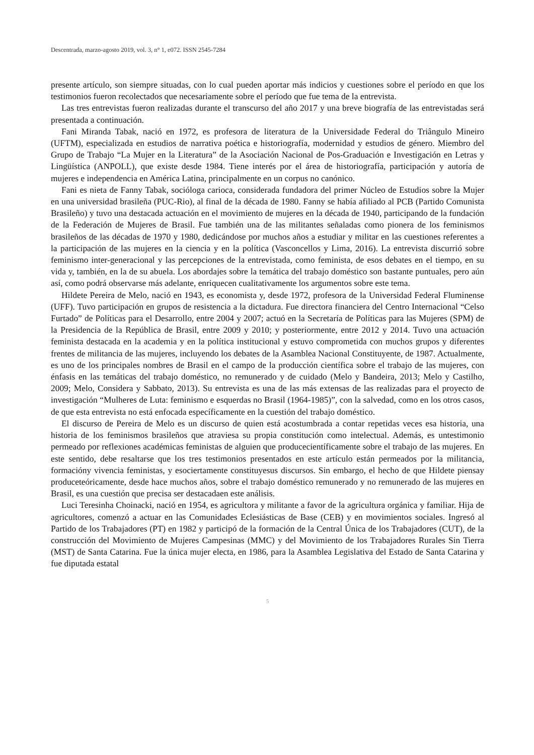Descentrada, marzo-agosto 2019, vol. 3, n° 1, e072. ISSN 2545-7284
presente artículo, son siempre situadas, con lo cual pueden aportar más indicios y cuestiones sobre el período en que los testimonios fueron recolectados que necesariamente sobre el período que fue tema de la entrevista.
Las tres entrevistas fueron realizadas durante el transcurso del año 2017 y una breve biografía de las entrevistadas será presentada a continuación.
Fani Miranda Tabak, nació en 1972, es profesora de literatura de la Universidade Federal do Triângulo Mineiro (UFTM), especializada en estudios de narrativa poética e historiografía, modernidad y estudios de género. Miembro del Grupo de Trabajo “La Mujer en la Literatura” de la Asociación Nacional de Pos-Graduación e Investigación en Letras y Lingüística (ANPOLL), que existe desde 1984. Tiene interés por el área de historiografía, participación y autoría de mujeres e independencia en América Latina, principalmente en un corpus no canónico.
Fani es nieta de Fanny Tabak, socióloga carioca, considerada fundadora del primer Núcleo de Estudios sobre la Mujer en una universidad brasileña (PUC-Rio), al final de la década de 1980. Fanny se había afiliado al PCB (Partido Comunista Brasileño) y tuvo una destacada actuación en el movimiento de mujeres en la década de 1940, participando de la fundación de la Federación de Mujeres de Brasil. Fue también una de las militantes señaladas como pionera de los feminismos brasileños de las décadas de 1970 y 1980, dedicándose por muchos años a estudiar y militar en las cuestiones referentes a la participación de las mujeres en la ciencia y en la política (Vasconcellos y Lima, 2016). La entrevista discurrió sobre feminismo inter-generacional y las percepciones de la entrevistada, como feminista, de esos debates en el tiempo, en su vida y, también, en la de su abuela. Los abordajes sobre la temática del trabajo doméstico son bastante puntuales, pero aún así, como podrá observarse más adelante, enriquecen cualitativamente los argumentos sobre este tema.
Hildete Pereira de Melo, nació en 1943, es economista y, desde 1972, profesora de la Universidad Federal Fluminense (UFF). Tuvo participación en grupos de resistencia a la dictadura. Fue directora financiera del Centro Internacional “Celso Furtado” de Políticas para el Desarrollo, entre 2004 y 2007; actuó en la Secretaría de Políticas para las Mujeres (SPM) de la Presidencia de la República de Brasil, entre 2009 y 2010; y posteriormente, entre 2012 y 2014. Tuvo una actuación feminista destacada en la academia y en la política institucional y estuvo comprometida con muchos grupos y diferentes frentes de militancia de las mujeres, incluyendo los debates de la Asamblea Nacional Constituyente, de 1987. Actualmente, es uno de los principales nombres de Brasil en el campo de la producción científica sobre el trabajo de las mujeres, con énfasis en las temáticas del trabajo doméstico, no remunerado y de cuidado (Melo y Bandeira, 2013; Melo y Castilho, 2009; Melo, Considera y Sabbato, 2013). Su entrevista es una de las más extensas de las realizadas para el proyecto de investigación “Mulheres de Luta: feminismo e esquerdas no Brasil (1964-1985)”, con la salvedad, como en los otros casos, de que esta entrevista no está enfocada específicamente en la cuestión del trabajo doméstico.
El discurso de Pereira de Melo es un discurso de quien está acostumbrada a contar repetidas veces esa historia, una historia de los feminismos brasileños que atraviesa su propia constitución como intelectual. Además, es untestimonio permeado por reflexiones académicas feministas de alguien que producecientíficamente sobre el trabajo de las mujeres. En este sentido, debe resaltarse que los tres testimonios presentados en este artículo están permeados por la militancia, formacióny vivencia feministas, y esociertamente constituyesus discursos. Sin embargo, el hecho de que Hildete piensay produceteóricamente, desde hace muchos años, sobre el trabajo doméstico remunerado y no remunerado de las mujeres en Brasil, es una cuestión que precisa ser destacadaen este análisis.
Luci Teresinha Choinacki, nació en 1954, es agricultora y militante a favor de la agricultura orgánica y familiar. Hija de agricultores, comenzó a actuar en las Comunidades Eclesiásticas de Base (CEB) y en movimientos sociales. Ingresó al Partido de los Trabajadores (PT) en 1982 y participó de la formación de la Central Única de los Trabajadores (CUT), de la construcción del Movimiento de Mujeres Campesinas (MMC) y del Movimiento de los Trabajadores Rurales Sin Tierra (MST) de Santa Catarina. Fue la única mujer electa, en 1986, para la Asamblea Legislativa del Estado de Santa Catarina y fue diputada estatal
5